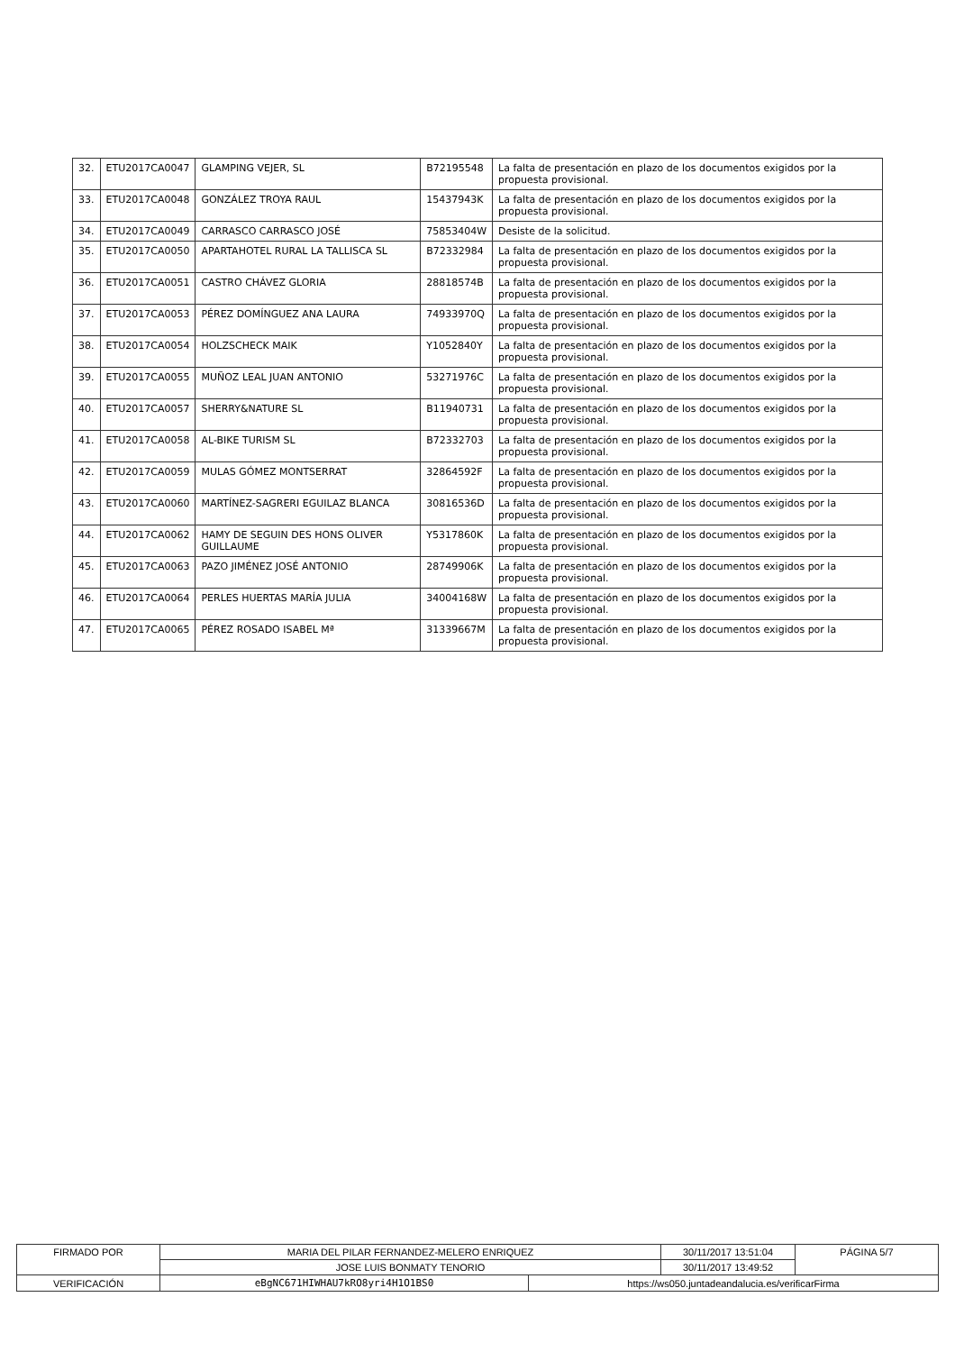| 32. | ETU2017CA0047 | GLAMPING VEJER, SL | B72195548 | La falta de presentación en plazo de los documentos exigidos por la propuesta provisional. |
| 33. | ETU2017CA0048 | GONZÁLEZ TROYA RAUL | 15437943K | La falta de presentación en plazo de los documentos exigidos por la propuesta provisional. |
| 34. | ETU2017CA0049 | CARRASCO CARRASCO JOSÉ | 75853404W | Desiste de la solicitud. |
| 35. | ETU2017CA0050 | APARTAHOTEL RURAL LA TALLISCA SL | B72332984 | La falta de presentación en plazo de los documentos exigidos por la propuesta provisional. |
| 36. | ETU2017CA0051 | CASTRO CHÁVEZ GLORIA | 28818574B | La falta de presentación en plazo de los documentos exigidos por la propuesta provisional. |
| 37. | ETU2017CA0053 | PÉREZ DOMÍNGUEZ ANA LAURA | 74933970Q | La falta de presentación en plazo de los documentos exigidos por la propuesta provisional. |
| 38. | ETU2017CA0054 | HOLZSCHECK MAIK | Y1052840Y | La falta de presentación en plazo de los documentos exigidos por la propuesta provisional. |
| 39. | ETU2017CA0055 | MUÑOZ LEAL JUAN ANTONIO | 53271976C | La falta de presentación en plazo de los documentos exigidos por la propuesta provisional. |
| 40. | ETU2017CA0057 | SHERRY&NATURE SL | B11940731 | La falta de presentación en plazo de los documentos exigidos por la propuesta provisional. |
| 41. | ETU2017CA0058 | AL-BIKE TURISM SL | B72332703 | La falta de presentación en plazo de los documentos exigidos por la propuesta provisional. |
| 42. | ETU2017CA0059 | MULAS GÓMEZ MONTSERRAT | 32864592F | La falta de presentación en plazo de los documentos exigidos por la propuesta provisional. |
| 43. | ETU2017CA0060 | MARTÍNEZ-SAGRERI EGUILAZ BLANCA | 30816536D | La falta de presentación en plazo de los documentos exigidos por la propuesta provisional. |
| 44. | ETU2017CA0062 | HAMY DE SEGUIN DES HONS OLIVER GUILLAUME | Y5317860K | La falta de presentación en plazo de los documentos exigidos por la propuesta provisional. |
| 45. | ETU2017CA0063 | PAZO JIMÉNEZ JOSÉ ANTONIO | 28749906K | La falta de presentación en plazo de los documentos exigidos por la propuesta provisional. |
| 46. | ETU2017CA0064 | PERLES HUERTAS MARÍA JULIA | 34004168W | La falta de presentación en plazo de los documentos exigidos por la propuesta provisional. |
| 47. | ETU2017CA0065 | PÉREZ ROSADO ISABEL Mª | 31339667M | La falta de presentación en plazo de los documentos exigidos por la propuesta provisional. |
| FIRMADO POR | MARIA DEL PILAR FERNANDEZ-MELERO ENRIQUEZ | | 30/11/2017 13:51:04 | PÁGINA 5/7 |
| | JOSE LUIS BONMATY TENORIO | | 30/11/2017 13:49:52 | |
| VERIFICACIÓN | eBgNC671HIWHAU7kRO8yri4H1O1BS0 | https://ws050.juntadeandalucia.es/verificarFirma | | |